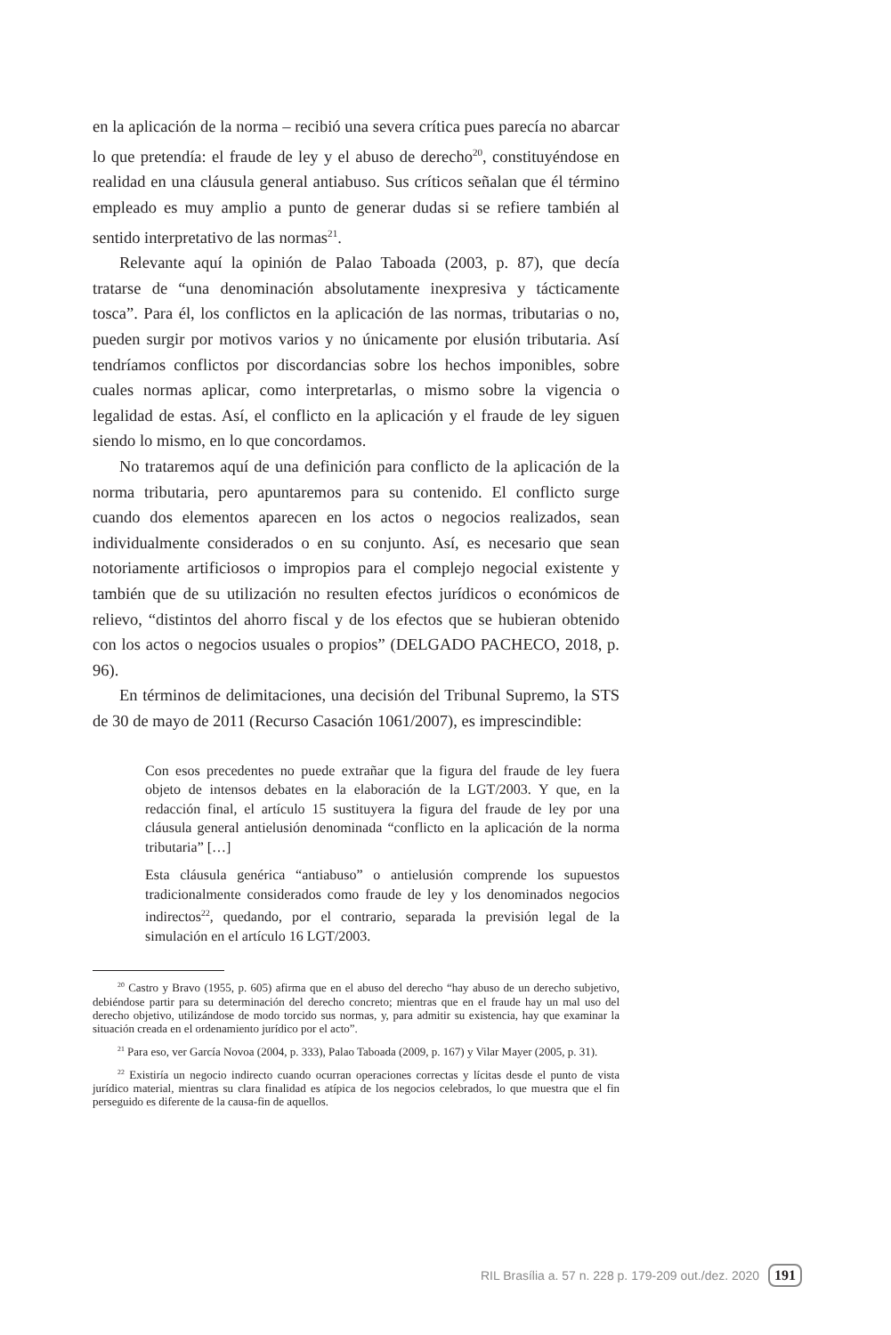en la aplicación de la norma – recibió una severa crítica pues parecía no abarcar lo que pretendía: el fraude de ley y el abuso de derecho<sup>20</sup>, constituyéndose en realidad en una cláusula general antiabuso. Sus críticos señalan que él término empleado es muy amplio a punto de generar dudas si se refiere también al sentido interpretativo de las normas<sup>21</sup>.
Relevante aquí la opinión de Palao Taboada (2003, p. 87), que decía tratarse de “una denominación absolutamente inexpresiva y tácticamente tosca”. Para él, los conflictos en la aplicación de las normas, tributarias o no, pueden surgir por motivos varios y no únicamente por elusión tributaria. Así tendríamos conflictos por discordancias sobre los hechos imponibles, sobre cuales normas aplicar, como interpretarlas, o mismo sobre la vigencia o legalidad de estas. Así, el conflicto en la aplicación y el fraude de ley siguen siendo lo mismo, en lo que concordamos.
No trataremos aquí de una definición para conflicto de la aplicación de la norma tributaria, pero apuntaremos para su contenido. El conflicto surge cuando dos elementos aparecen en los actos o negocios realizados, sean individualmente considerados o en su conjunto. Así, es necesario que sean notoriamente artificiosos o impropios para el complejo negocial existente y también que de su utilización no resulten efectos jurídicos o económicos de relievo, “distintos del ahorro fiscal y de los efectos que se hubieran obtenido con los actos o negocios usuales o propios” (DELGADO PACHECO, 2018, p. 96).
En términos de delimitaciones, una decisión del Tribunal Supremo, la STS de 30 de mayo de 2011 (Recurso Casación 1061/2007), es imprescindible:
Con esos precedentes no puede extrañar que la figura del fraude de ley fuera objeto de intensos debates en la elaboración de la LGT/2003. Y que, en la redacción final, el artículo 15 sustituyera la figura del fraude de ley por una cláusula general antielusión denominada “conflicto en la aplicación de la norma tributaria” […]
Esta cláusula genérica “antiabuso” o antielusión comprende los supuestos tradicionalmente considerados como fraude de ley y los denominados negocios indirectos<sup>22</sup>, quedando, por el contrario, separada la previsión legal de la simulación en el artículo 16 LGT/2003.
<sup>20</sup> Castro y Bravo (1955, p. 605) afirma que en el abuso del derecho “hay abuso de un derecho subjetivo, debiéndose partir para su determinación del derecho concreto; mientras que en el fraude hay un mal uso del derecho objetivo, utilizándose de modo torcido sus normas, y, para admitir su existencia, hay que examinar la situación creada en el ordenamiento jurídico por el acto”.
<sup>21</sup> Para eso, ver García Novoa (2004, p. 333), Palao Taboada (2009, p. 167) y Vilar Mayer (2005, p. 31).
<sup>22</sup> Existiría un negocio indirecto cuando ocurran operaciones correctas y lícitas desde el punto de vista jurídico material, mientras su clara finalidad es atípica de los negocios celebrados, lo que muestra que el fin perseguido es diferente de la causa-fin de aquellos.
RIL Brasília a. 57 n. 228 p. 179-209 out./dez. 2020 191